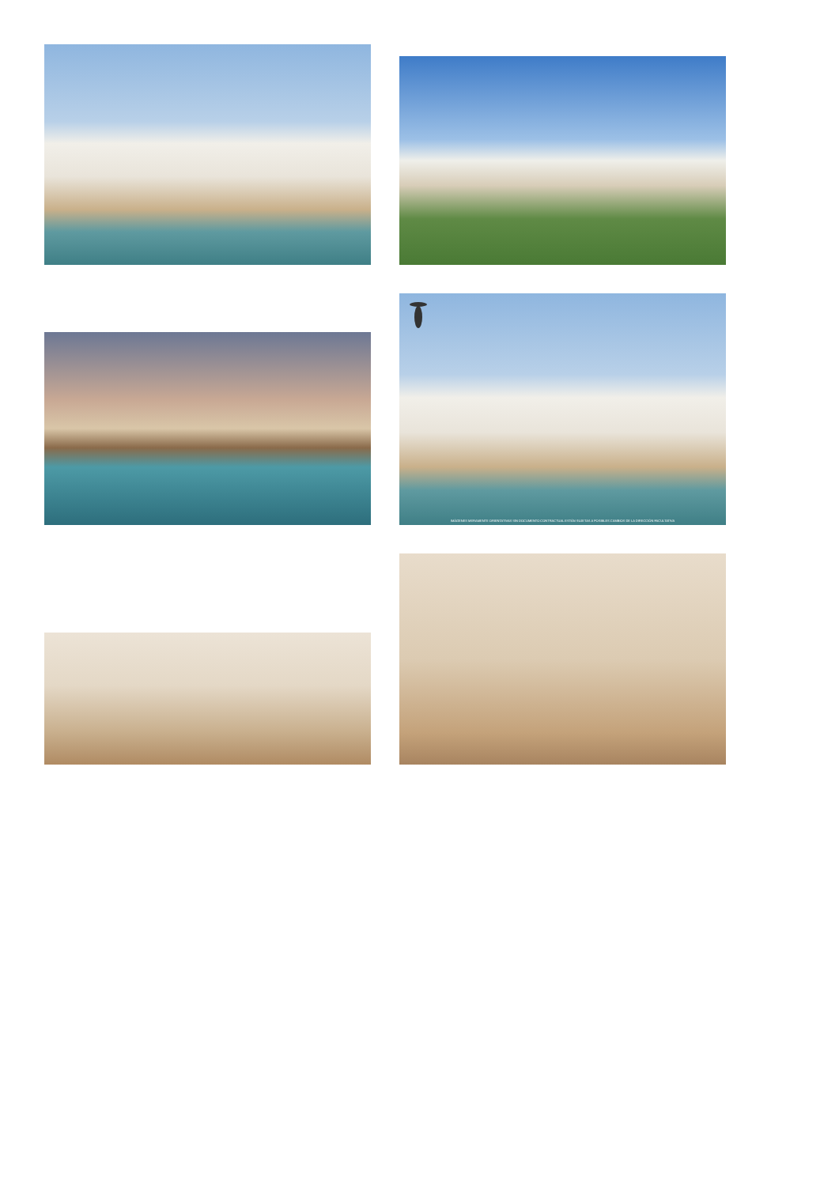IMÁGENES MERAMENTE ORIENTATIVAS SIN DOCUMENTO CONTRACTUAL ESTÁN SUJETAS A POSIBLES CAMBIOS DE LA DIRECCIÓN FACULTATIVA